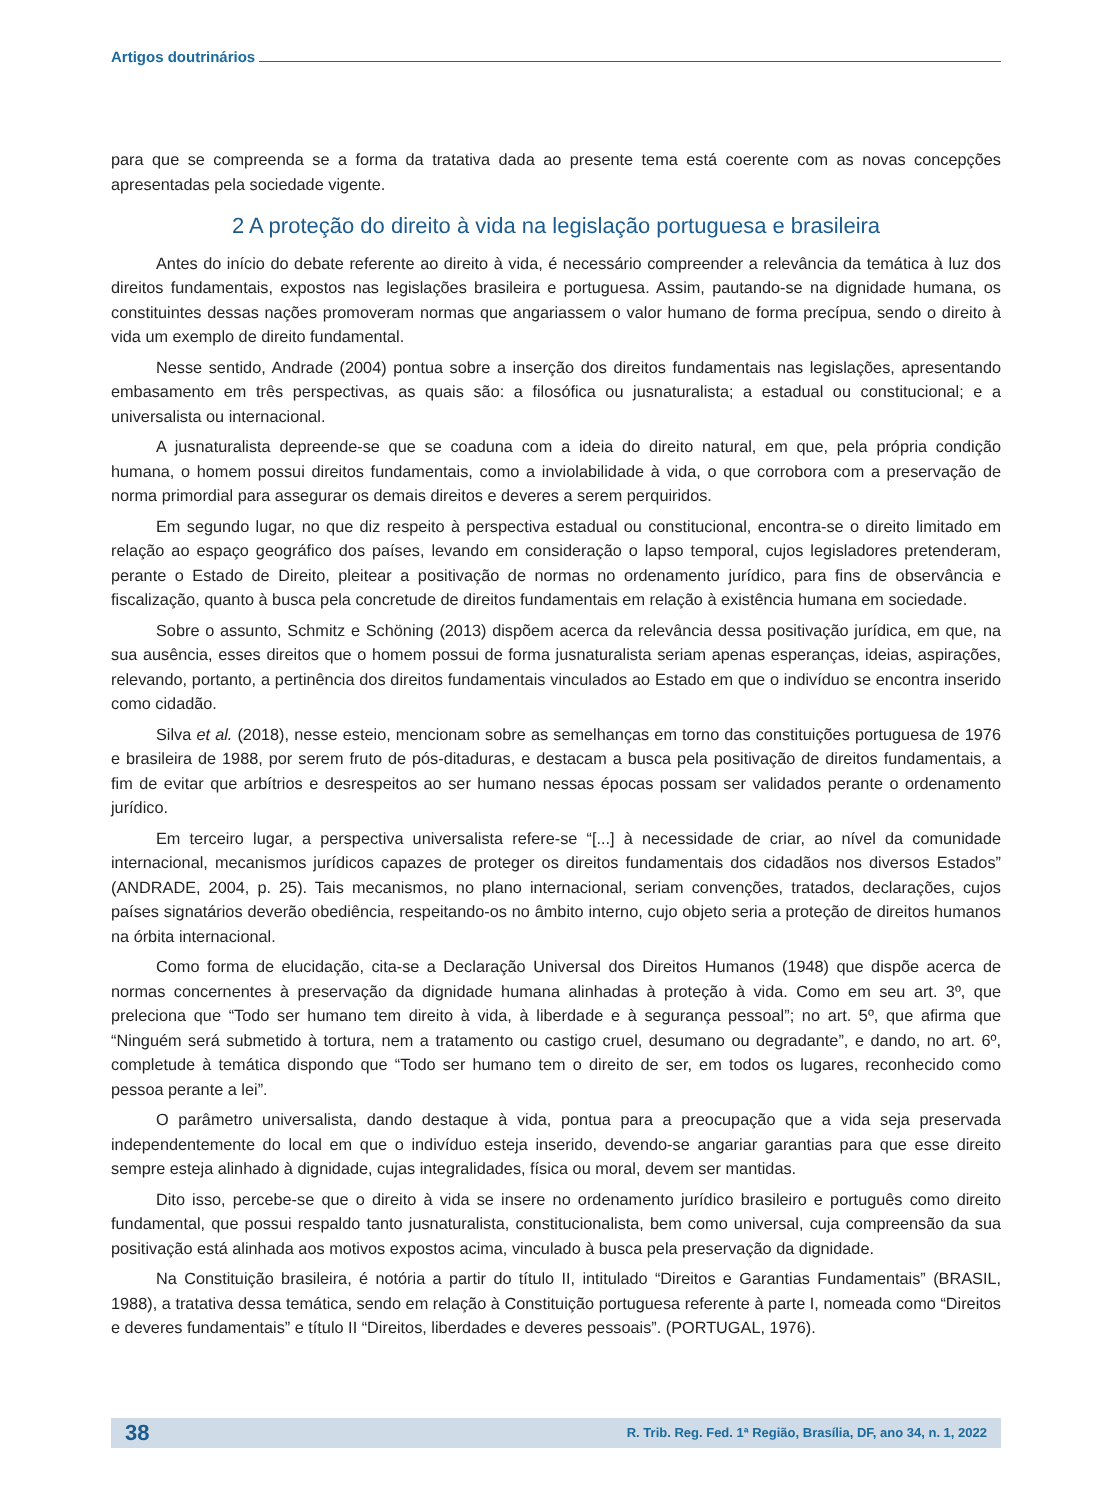Artigos doutrinários
para que se compreenda se a forma da tratativa dada ao presente tema está coerente com as novas concepções apresentadas pela sociedade vigente.
2 A proteção do direito à vida na legislação portuguesa e brasileira
Antes do início do debate referente ao direito à vida, é necessário compreender a relevância da temática à luz dos direitos fundamentais, expostos nas legislações brasileira e portuguesa. Assim, pautando-se na dignidade humana, os constituintes dessas nações promoveram normas que angariassem o valor humano de forma precípua, sendo o direito à vida um exemplo de direito fundamental.
Nesse sentido, Andrade (2004) pontua sobre a inserção dos direitos fundamentais nas legislações, apresentando embasamento em três perspectivas, as quais são: a filosófica ou jusnaturalista; a estadual ou constitucional; e a universalista ou internacional.
A jusnaturalista depreende-se que se coaduna com a ideia do direito natural, em que, pela própria condição humana, o homem possui direitos fundamentais, como a inviolabilidade à vida, o que corrobora com a preservação de norma primordial para assegurar os demais direitos e deveres a serem perquiridos.
Em segundo lugar, no que diz respeito à perspectiva estadual ou constitucional, encontra-se o direito limitado em relação ao espaço geográfico dos países, levando em consideração o lapso temporal, cujos legisladores pretenderam, perante o Estado de Direito, pleitear a positivação de normas no ordenamento jurídico, para fins de observância e fiscalização, quanto à busca pela concretude de direitos fundamentais em relação à existência humana em sociedade.
Sobre o assunto, Schmitz e Schöning (2013) dispõem acerca da relevância dessa positivação jurídica, em que, na sua ausência, esses direitos que o homem possui de forma jusnaturalista seriam apenas esperanças, ideias, aspirações, relevando, portanto, a pertinência dos direitos fundamentais vinculados ao Estado em que o indivíduo se encontra inserido como cidadão.
Silva et al. (2018), nesse esteio, mencionam sobre as semelhanças em torno das constituições portuguesa de 1976 e brasileira de 1988, por serem fruto de pós-ditaduras, e destacam a busca pela positivação de direitos fundamentais, a fim de evitar que arbítrios e desrespeitos ao ser humano nessas épocas possam ser validados perante o ordenamento jurídico.
Em terceiro lugar, a perspectiva universalista refere-se “[...] à necessidade de criar, ao nível da comunidade internacional, mecanismos jurídicos capazes de proteger os direitos fundamentais dos cidadãos nos diversos Estados” (ANDRADE, 2004, p. 25). Tais mecanismos, no plano internacional, seriam convenções, tratados, declarações, cujos países signatários deverão obediência, respeitando-os no âmbito interno, cujo objeto seria a proteção de direitos humanos na órbita internacional.
Como forma de elucidação, cita-se a Declaração Universal dos Direitos Humanos (1948) que dispõe acerca de normas concernentes à preservação da dignidade humana alinhadas à proteção à vida. Como em seu art. 3º, que preleciona que “Todo ser humano tem direito à vida, à liberdade e à segurança pessoal”; no art. 5º, que afirma que “Ninguém será submetido à tortura, nem a tratamento ou castigo cruel, desumano ou degradante”, e dando, no art. 6º, completude à temática dispondo que “Todo ser humano tem o direito de ser, em todos os lugares, reconhecido como pessoa perante a lei”.
O parâmetro universalista, dando destaque à vida, pontua para a preocupação que a vida seja preservada independentemente do local em que o indivíduo esteja inserido, devendo-se angariar garantias para que esse direito sempre esteja alinhado à dignidade, cujas integralidades, física ou moral, devem ser mantidas.
Dito isso, percebe-se que o direito à vida se insere no ordenamento jurídico brasileiro e português como direito fundamental, que possui respaldo tanto jusnaturalista, constitucionalista, bem como universal, cuja compreensão da sua positivação está alinhada aos motivos expostos acima, vinculado à busca pela preservação da dignidade.
Na Constituição brasileira, é notória a partir do título II, intitulado “Direitos e Garantias Fundamentais” (BRASIL, 1988), a tratativa dessa temática, sendo em relação à Constituição portuguesa referente à parte I, nomeada como “Direitos e deveres fundamentais” e título II “Direitos, liberdades e deveres pessoais”. (PORTUGAL, 1976).
38 R. Trib. Reg. Fed. 1ª Região, Brasília, DF, ano 34, n. 1, 2022